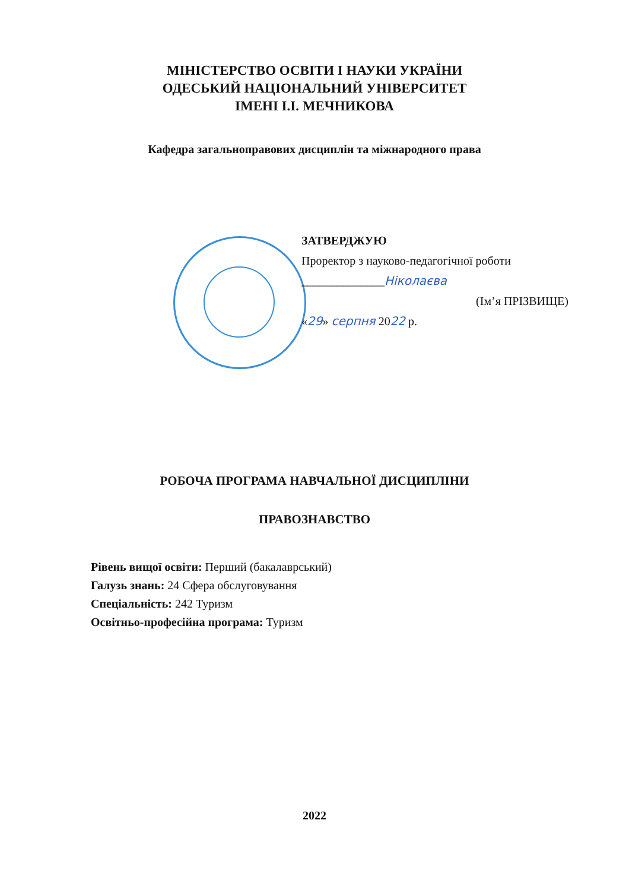МІНІСТЕРСТВО ОСВІТИ І НАУКИ УКРАЇНИ
ОДЕСЬКИЙ НАЦІОНАЛЬНИЙ УНІВЕРСИТЕТ
ІМЕНІ І.І. МЕЧНИКОВА
Кафедра загальноправових дисциплін та міжнародного права
ЗАТВЕРДЖУЮ
Проректор з науково-педагогічної роботи
______________Ніколаєва
(Ім’я ПРІЗВИЩЕ)
«29» серпня 2022 р.
РОБОЧА ПРОГРАМА НАВЧАЛЬНОЇ ДИСЦИПЛІНИ
ПРАВОЗНАВСТВО
Рівень вищої освіти: Перший (бакалаврський)
Галузь знань: 24 Сфера обслуговування
Спеціальність: 242 Туризм
Освітньо-професійна програма: Туризм
2022